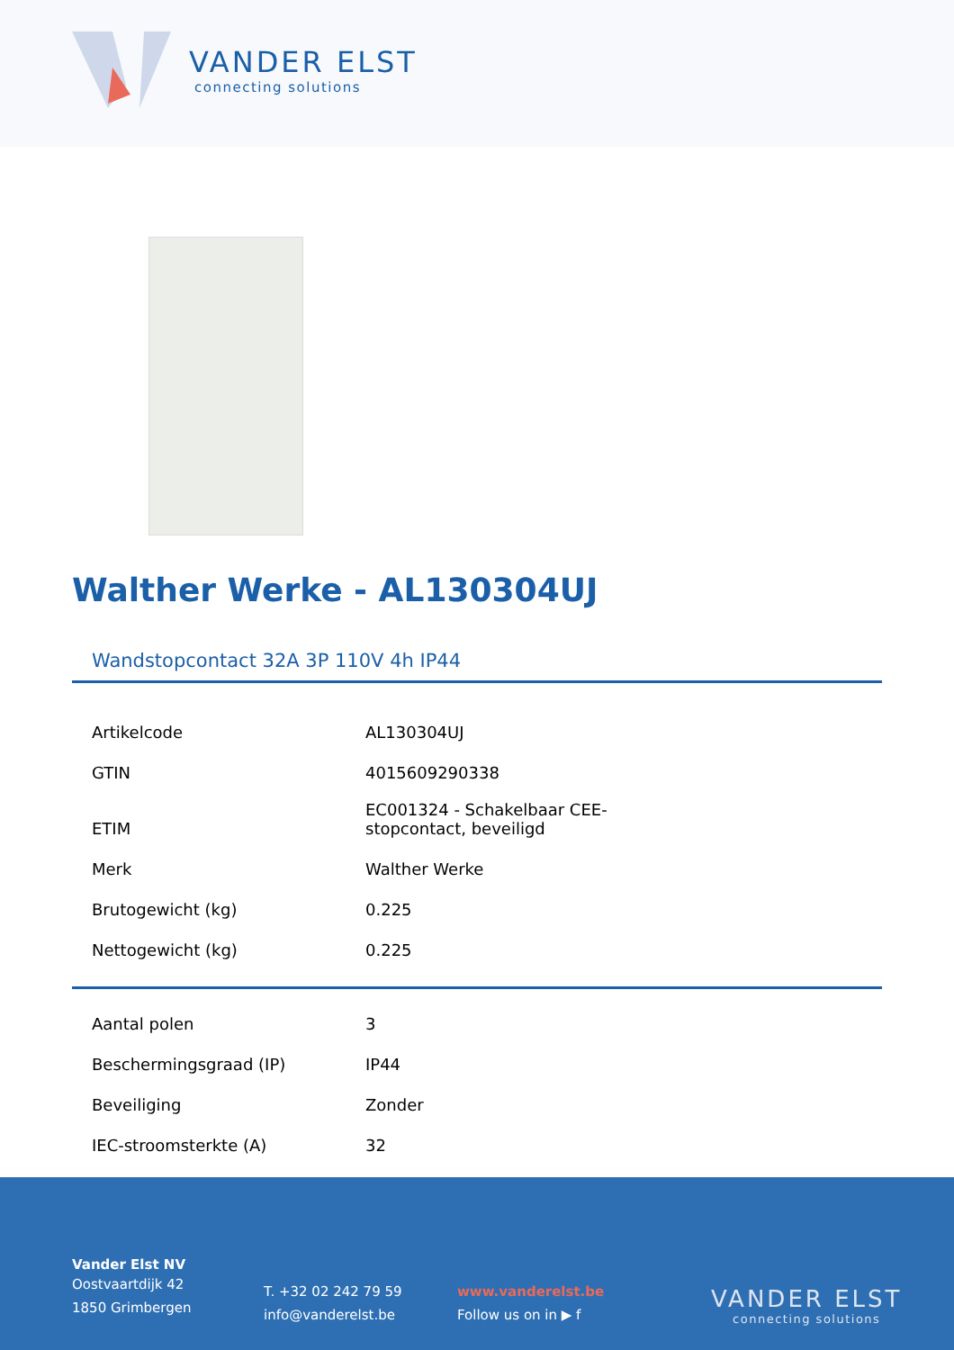VANDER ELST
connecting solutions
Walther Werke - AL130304UJ
Wandstopcontact 32A 3P 110V 4h IP44
| Artikelcode | AL130304UJ |
| GTIN | 4015609290338 |
| ETIM | EC001324 - Schakelbaar CEE- stopcontact, beveiligd |
| Merk | Walther Werke |
| Brutogewicht (kg) | 0.225 |
| Nettogewicht (kg) | 0.225 |
| Aantal polen | 3 |
| Beschermingsgraad (IP) | IP44 |
| Beveiliging | Zonder |
| IEC-stroomsterkte (A) | 32 |
Vander Elst NV
Oostvaartdijk 42
1850 Grimbergen
T. +32 02 242 79 59
info@vanderelst.be
www.vanderelst.be
Follow us on in ▶ f
VANDER ELST
connecting solutions